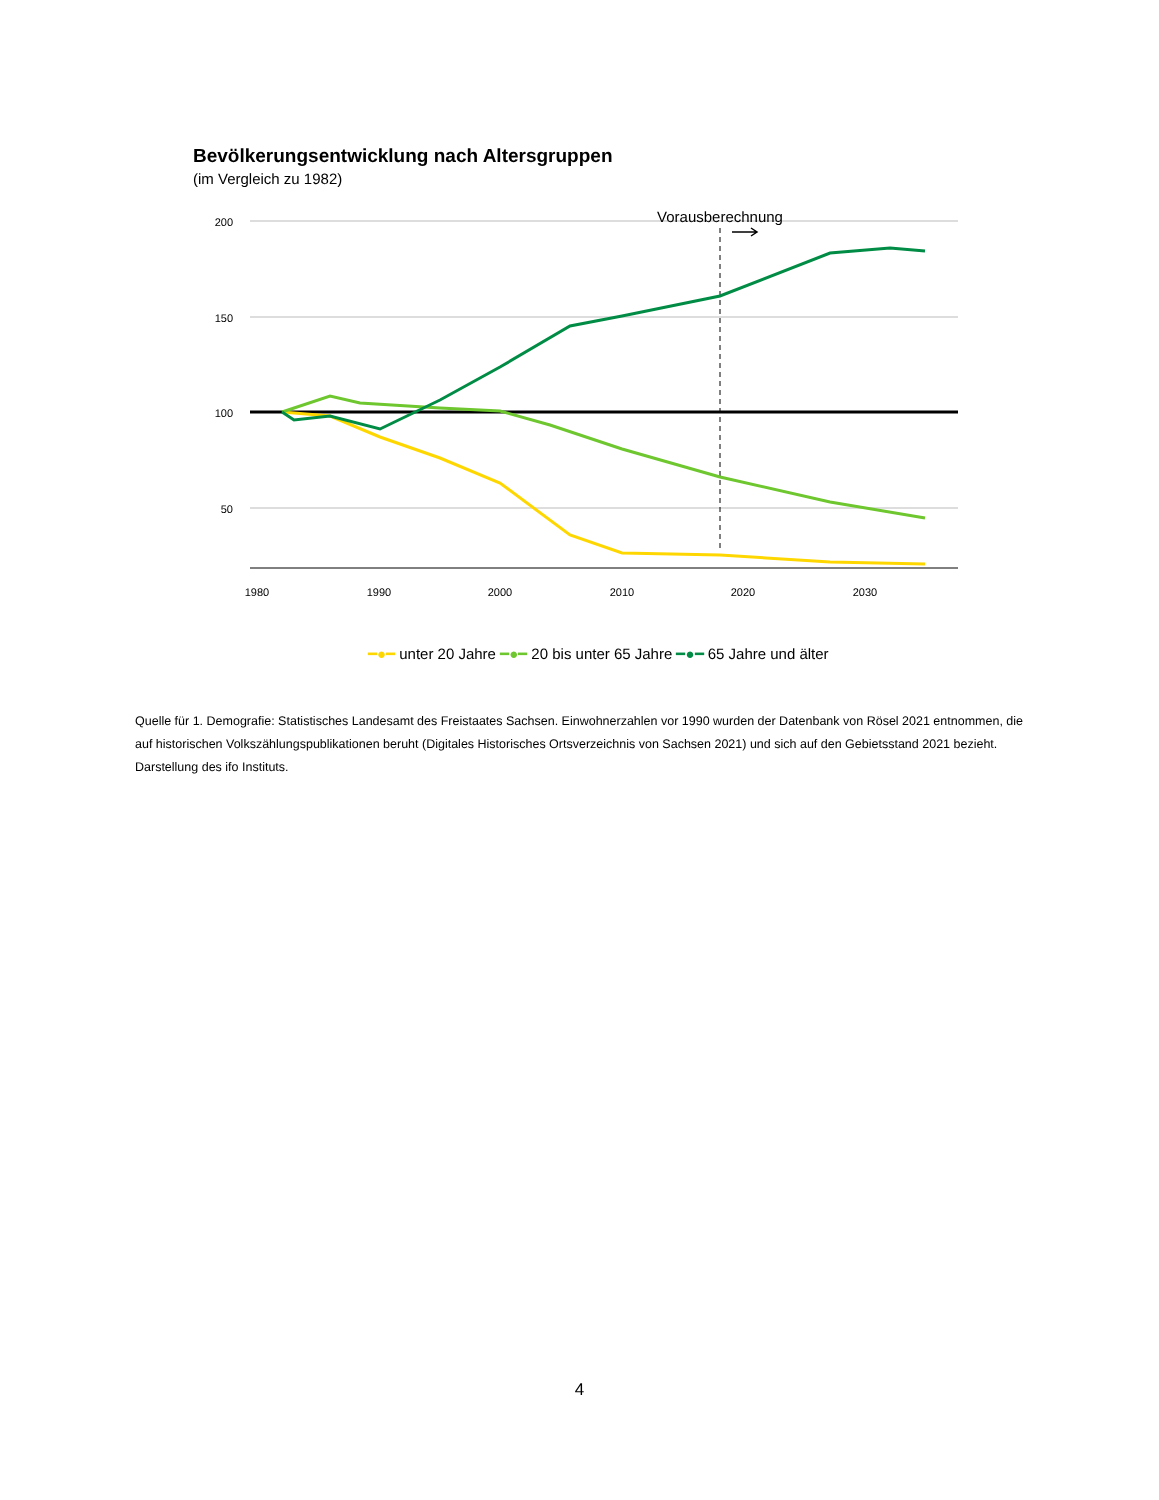Bevölkerungsentwicklung nach Altersgruppen
(im Vergleich zu 1982)
200
150
100
50
1980
1990
2000
2010
2020
2030
Vorausberechnung
━●━ unter 20 Jahre ━●━ 20 bis unter 65 Jahre ━●━ 65 Jahre und älter
Quelle für 1. Demografie: Statistisches Landesamt des Freistaates Sachsen. Einwohnerzahlen vor 1990 wurden der Datenbank von Rösel 2021 entnommen, die auf historischen Volkszählungspublikationen beruht (Digitales Historisches Ortsverzeichnis von Sachsen 2021) und sich auf den Gebietsstand 2021 bezieht. Darstellung des ifo Instituts.
4